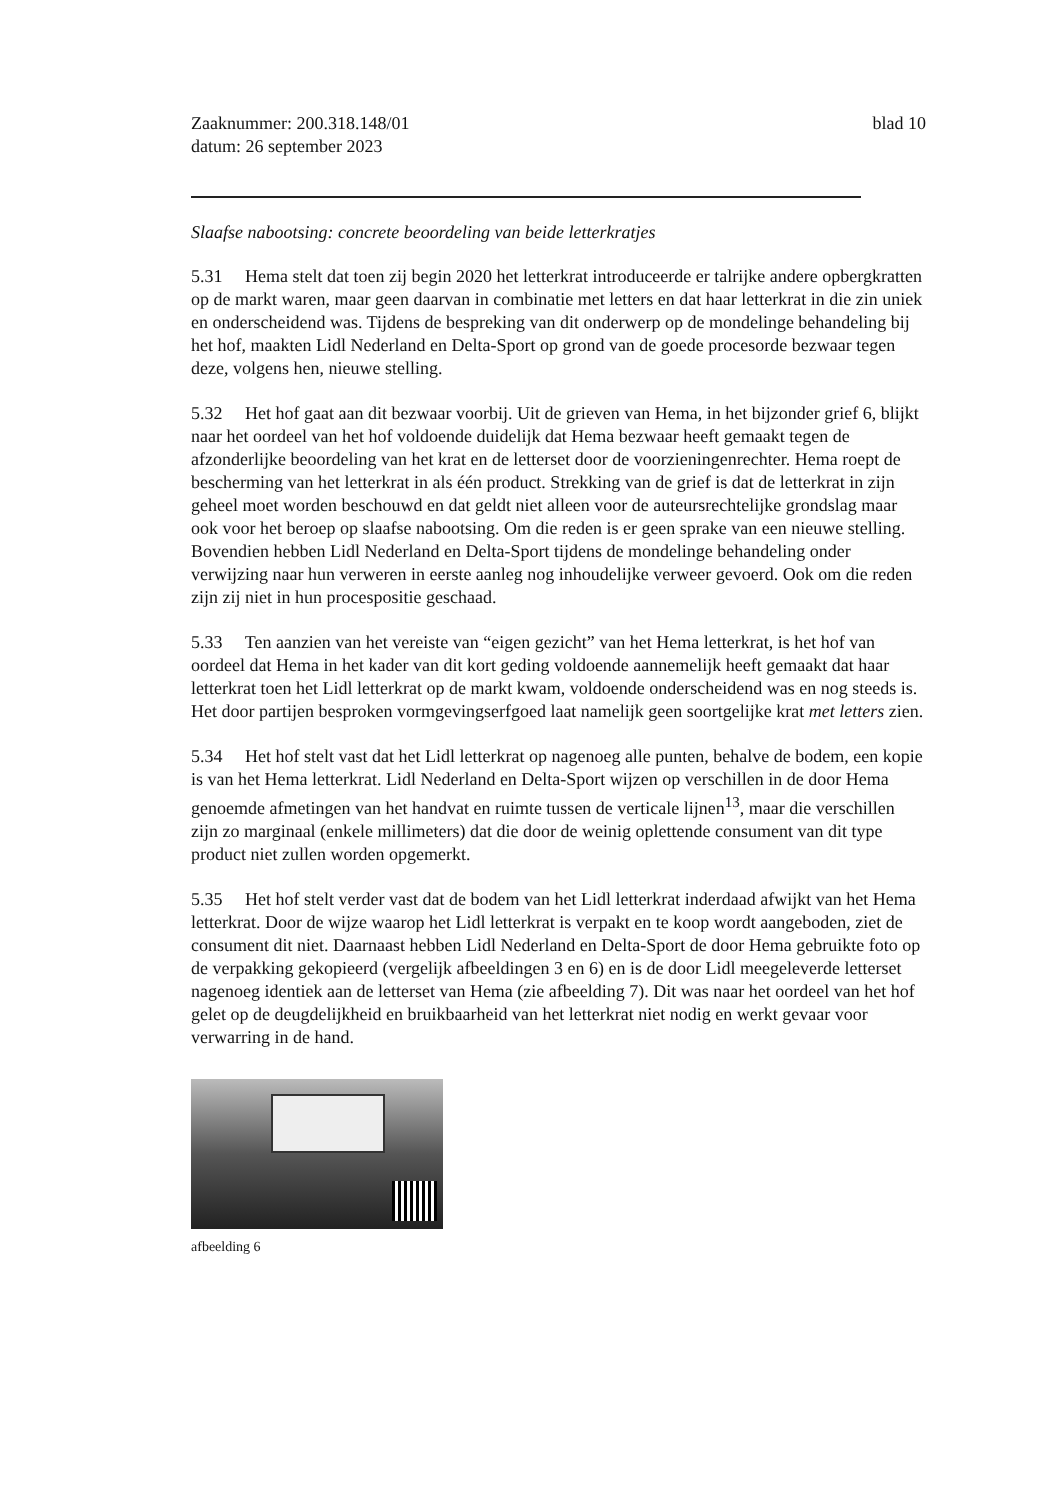Zaaknummer: 200.318.148/01
datum: 26 september 2023
blad 10
Slaafse nabootsing: concrete beoordeling van beide letterkratjes
5.31 Hema stelt dat toen zij begin 2020 het letterkrat introduceerde er talrijke andere opbergkratten op de markt waren, maar geen daarvan in combinatie met letters en dat haar letterkrat in die zin uniek en onderscheidend was. Tijdens de bespreking van dit onderwerp op de mondelinge behandeling bij het hof, maakten Lidl Nederland en Delta-Sport op grond van de goede procesorde bezwaar tegen deze, volgens hen, nieuwe stelling.
5.32 Het hof gaat aan dit bezwaar voorbij. Uit de grieven van Hema, in het bijzonder grief 6, blijkt naar het oordeel van het hof voldoende duidelijk dat Hema bezwaar heeft gemaakt tegen de afzonderlijke beoordeling van het krat en de letterset door de voorzieningenrechter. Hema roept de bescherming van het letterkrat in als één product. Strekking van de grief is dat de letterkrat in zijn geheel moet worden beschouwd en dat geldt niet alleen voor de auteursrechtelijke grondslag maar ook voor het beroep op slaafse nabootsing. Om die reden is er geen sprake van een nieuwe stelling. Bovendien hebben Lidl Nederland en Delta-Sport tijdens de mondelinge behandeling onder verwijzing naar hun verweren in eerste aanleg nog inhoudelijke verweer gevoerd. Ook om die reden zijn zij niet in hun procespositie geschaad.
5.33 Ten aanzien van het vereiste van “eigen gezicht” van het Hema letterkrat, is het hof van oordeel dat Hema in het kader van dit kort geding voldoende aannemelijk heeft gemaakt dat haar letterkrat toen het Lidl letterkrat op de markt kwam, voldoende onderscheidend was en nog steeds is. Het door partijen besproken vormgevingserfgoed laat namelijk geen soortgelijke krat met letters zien.
5.34 Het hof stelt vast dat het Lidl letterkrat op nagenoeg alle punten, behalve de bodem, een kopie is van het Hema letterkrat. Lidl Nederland en Delta-Sport wijzen op verschillen in de door Hema genoemde afmetingen van het handvat en ruimte tussen de verticale lijnen<sup>13</sup>, maar die verschillen zijn zo marginaal (enkele millimeters) dat die door de weinig oplettende consument van dit type product niet zullen worden opgemerkt.
5.35 Het hof stelt verder vast dat de bodem van het Lidl letterkrat inderdaad afwijkt van het Hema letterkrat. Door de wijze waarop het Lidl letterkrat is verpakt en te koop wordt aangeboden, ziet de consument dit niet. Daarnaast hebben Lidl Nederland en Delta-Sport de door Hema gebruikte foto op de verpakking gekopieerd (vergelijk afbeeldingen 3 en 6) en is de door Lidl meegeleverde letterset nagenoeg identiek aan de letterset van Hema (zie afbeelding 7). Dit was naar het oordeel van het hof gelet op de deugdelijkheid en bruikbaarheid van het letterkrat niet nodig en werkt gevaar voor verwarring in de hand.
afbeelding 6